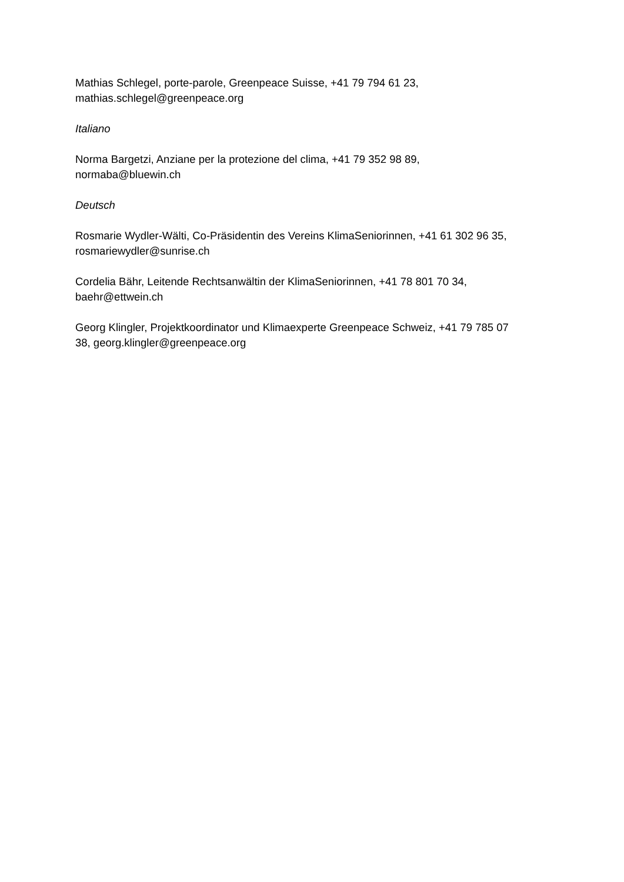Mathias Schlegel, porte-parole, Greenpeace Suisse, +41 79 794 61 23,
mathias.schlegel@greenpeace.org
Italiano
Norma Bargetzi, Anziane per la protezione del clima, +41 79 352 98 89,
normaba@bluewin.ch
Deutsch
Rosmarie Wydler-Wälti, Co-Präsidentin des Vereins KlimaSeniorinnen, +41 61 302 96 35,
rosmariewydler@sunrise.ch
Cordelia Bähr, Leitende Rechtsanwältin der KlimaSeniorinnen, +41 78 801 70 34,
baehr@ettwein.ch
Georg Klingler, Projektkoordinator und Klimaexperte Greenpeace Schweiz, +41 79 785 07
38, georg.klingler@greenpeace.org